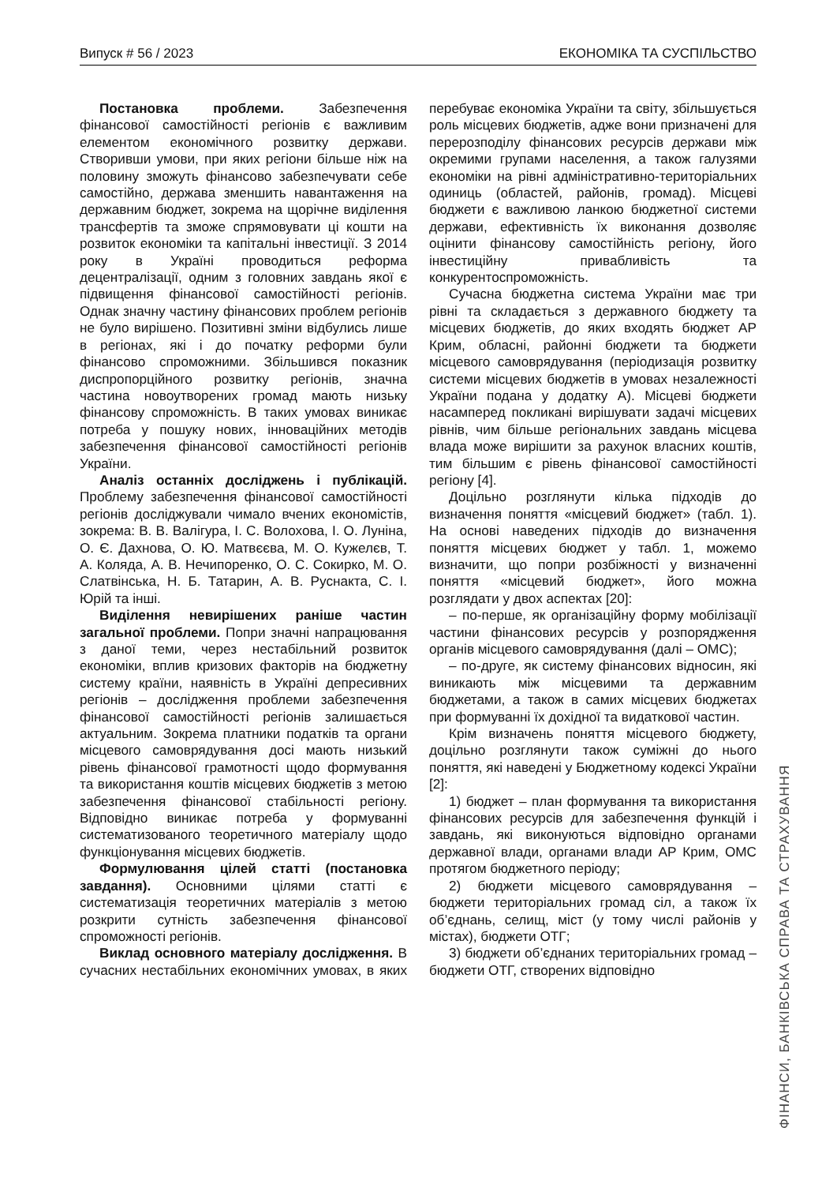Випуск # 56 / 2023 ЕКОНОМІКА ТА СУСПІЛЬСТВО
Постановка проблеми. Забезпечення фінансової самостійності регіонів є важливим елементом економічного розвитку держави. Створивши умови, при яких регіони більше ніж на половину зможуть фінансово забезпечувати себе самостійно, держава зменшить навантаження на державним бюджет, зокрема на щорічне виділення трансфертів та зможе спрямовувати ці кошти на розвиток економіки та капітальні інвестиції. З 2014 року в Україні проводиться реформа децентралізації, одним з головних завдань якої є підвищення фінансової самостійності регіонів. Однак значну частину фінансових проблем регіонів не було вирішено. Позитивні зміни відбулись лише в регіонах, які і до початку реформи були фінансово спроможними. Збільшився показник диспропорційного розвитку регіонів, значна частина новоутворених громад мають низьку фінансову спроможність. В таких умовах виникає потреба у пошуку нових, інноваційних методів забезпечення фінансової самостійності регіонів України.
Аналіз останніх досліджень і публікацій. Проблему забезпечення фінансової самостійності регіонів досліджували чимало вчених економістів, зокрема: В. В. Валігура, І. С. Волохова, І. О. Луніна, О. Є. Дахнова, О. Ю. Матвєєва, М. О. Кужелєв, Т. А. Коляда, А. В. Нечипоренко, О. С. Сокирко, М. О. Слатвінська, Н. Б. Татарин, А. В. Руснакта, С. І. Юрій та інші.
Виділення невирішених раніше частин загальної проблеми. Попри значні напрацювання з даної теми, через нестабільний розвиток економіки, вплив кризових факторів на бюджетну систему країни, наявність в Україні депресивних регіонів – дослідження проблеми забезпечення фінансової самостійності регіонів залишається актуальним. Зокрема платники податків та органи місцевого самоврядування досі мають низький рівень фінансової грамотності щодо формування та використання коштів місцевих бюджетів з метою забезпечення фінансової стабільності регіону. Відповідно виникає потреба у формуванні систематизованого теоретичного матеріалу щодо функціонування місцевих бюджетів.
Формулювання цілей статті (постановка завдання). Основними цілями статті є систематизація теоретичних матеріалів з метою розкрити сутність забезпечення фінансової спроможності регіонів.
Виклад основного матеріалу дослідження. В сучасних нестабільних економічних умовах, в яких перебуває економіка України та світу, збільшується роль місцевих бюджетів, адже вони призначені для перерозподілу фінансових ресурсів держави між окремими групами населення, а також галузями економіки на рівні адміністративно-територіальних одиниць (областей, районів, громад). Місцеві бюджети є важливою ланкою бюджетної системи держави, ефективність їх виконання дозволяє оцінити фінансову самостійність регіону, його інвестиційну привабливість та конкурентоспроможність.
Сучасна бюджетна система України має три рівні та складається з державного бюджету та місцевих бюджетів, до яких входять бюджет АР Крим, обласні, районні бюджети та бюджети місцевого самоврядування (періодизація розвитку системи місцевих бюджетів в умовах незалежності України подана у додатку А). Місцеві бюджети насамперед покликані вирішувати задачі місцевих рівнів, чим більше регіональних завдань місцева влада може вирішити за рахунок власних коштів, тим більшим є рівень фінансової самостійності регіону [4].
Доцільно розглянути кілька підходів до визначення поняття «місцевий бюджет» (табл. 1). На основі наведених підходів до визначення поняття місцевих бюджет у табл. 1, можемо визначити, що попри розбіжності у визначенні поняття «місцевий бюджет», його можна розглядати у двох аспектах [20]:
– по-перше, як організаційну форму мобілізації частини фінансових ресурсів у розпорядження органів місцевого самоврядування (далі – ОМС);
– по-друге, як систему фінансових відносин, які виникають між місцевими та державним бюджетами, а також в самих місцевих бюджетах при формуванні їх дохідної та видаткової частин.
Крім визначень поняття місцевого бюджету, доцільно розглянути також суміжні до нього поняття, які наведені у Бюджетному кодексі України [2]:
1) бюджет – план формування та використання фінансових ресурсів для забезпечення функцій і завдань, які виконуються відповідно органами державної влади, органами влади АР Крим, ОМС протягом бюджетного періоду;
2) бюджети місцевого самоврядування – бюджети територіальних громад сіл, а також їх об’єднань, селищ, міст (у тому числі районів у містах), бюджети ОТГ;
3) бюджети об’єднаних територіальних громад – бюджети ОТГ, створених відповідно
ФІНАНСИ, БАНКІВСЬКА СПРАВА ТА СТРАХУВАННЯ